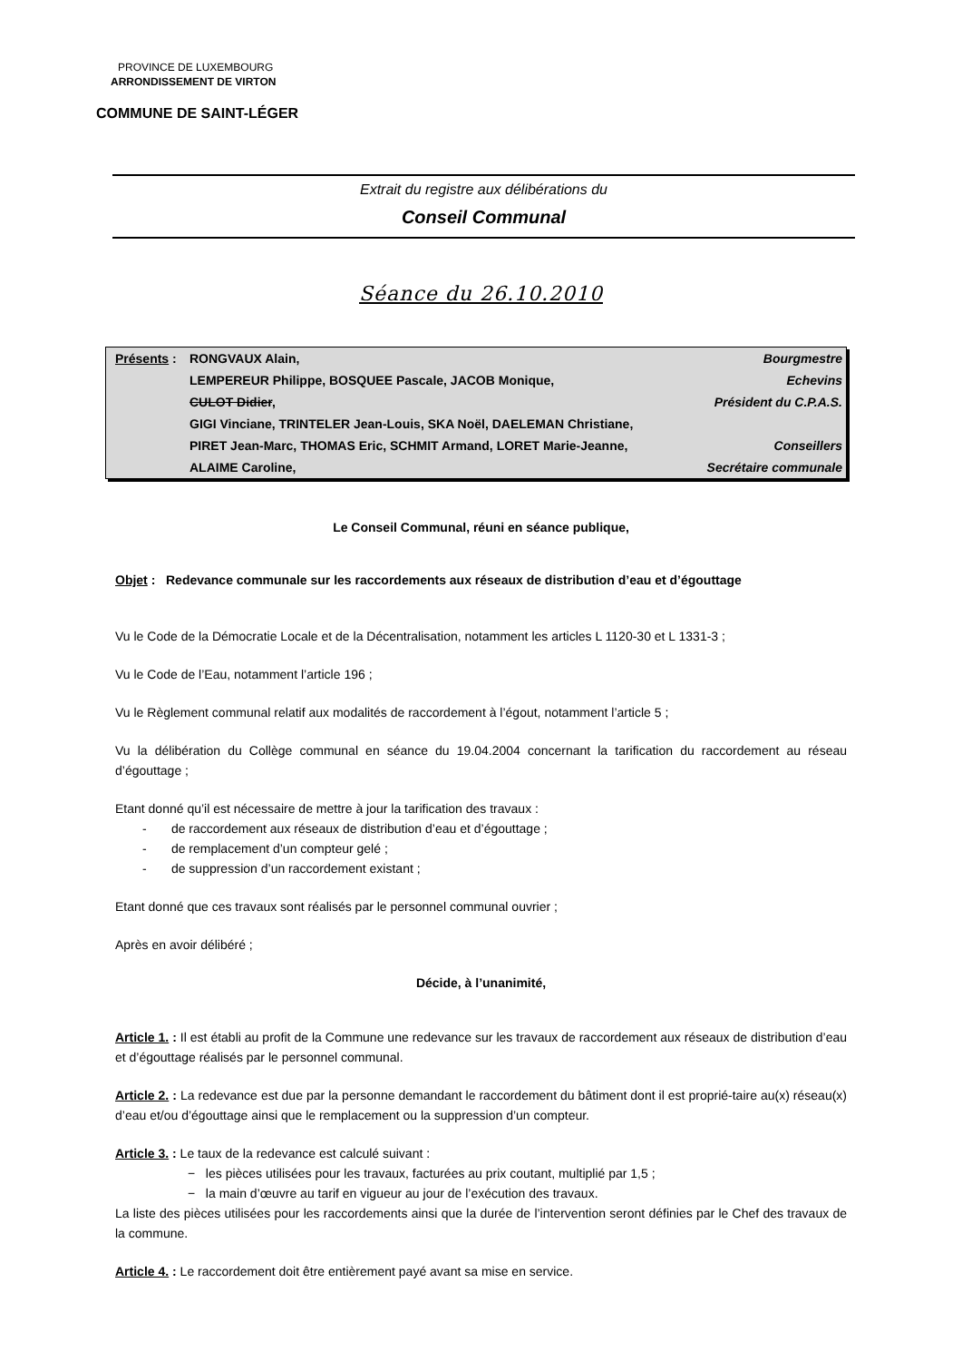PROVINCE DE LUXEMBOURG
ARRONDISSEMENT DE VIRTON
COMMUNE DE SAINT-LÉGER
Extrait du registre aux délibérations du
Conseil Communal
Séance du 26.10.2010
| Présents : | RONGVAUX Alain, | Bourgmestre |
| | LEMPEREUR Philippe, BOSQUEE Pascale, JACOB Monique, | Echevins |
| | CULOT Didier , | Président du C.P.A.S. |
| | GIGI Vinciane, TRINTELER Jean-Louis, SKA Noël, DAELEMAN Christiane, | |
| | PIRET Jean-Marc, THOMAS Eric, SCHMIT Armand, LORET Marie-Jeanne, | Conseillers |
| | ALAIME Caroline, | Secrétaire communale |
Le Conseil Communal, réuni en séance publique,
Objet : Redevance communale sur les raccordements aux réseaux de distribution d’eau et d’égouttage
Vu le Code de la Démocratie Locale et de la Décentralisation, notamment les articles L 1120-30 et L 1331-3 ;
Vu le Code de l’Eau, notamment l’article 196 ;
Vu le Règlement communal relatif aux modalités de raccordement à l’égout, notamment l’article 5 ;
Vu la délibération du Collège communal en séance du 19.04.2004 concernant la tarification du raccordement au réseau d’égouttage ;
Etant donné qu’il est nécessaire de mettre à jour la tarification des travaux :
- de raccordement aux réseaux de distribution d’eau et d’égouttage ;
- de remplacement d’un compteur gelé ;
- de suppression d’un raccordement existant ;
Etant donné que ces travaux sont réalisés par le personnel communal ouvrier ;
Après en avoir délibéré ;
Décide, à l’unanimité,
Article 1. : Il est établi au profit de la Commune une redevance sur les travaux de raccordement aux réseaux de distribution d’eau et d’égouttage réalisés par le personnel communal.
Article 2. : La redevance est due par la personne demandant le raccordement du bâtiment dont il est proprié-taire au(x) réseau(x) d’eau et/ou d’égouttage ainsi que le remplacement ou la suppression d’un compteur.
Article 3. : Le taux de la redevance est calculé suivant :
− les pièces utilisées pour les travaux, facturées au prix coutant, multiplié par 1,5 ;
− la main d’œuvre au tarif en vigueur au jour de l’exécution des travaux.
La liste des pièces utilisées pour les raccordements ainsi que la durée de l’intervention seront définies par le Chef des travaux de la commune.
Article 4. : Le raccordement doit être entièrement payé avant sa mise en service.